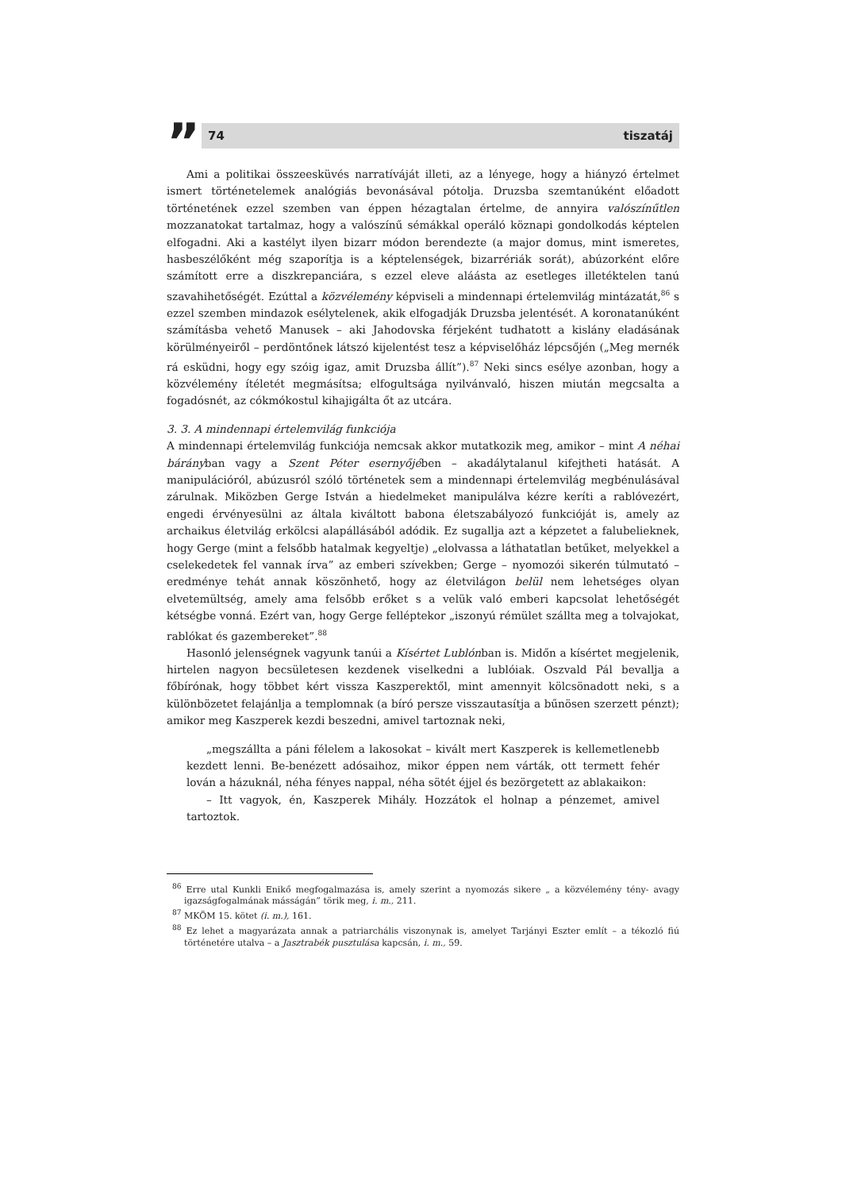”
74 tiszatáj
Ami a politikai összeesküvés narratíváját illeti, az a lényege, hogy a hiányzó értelmet ismert történetelemek analógiás bevonásával pótolja. Druzsba szemtanúként előadott történetének ezzel szemben van éppen hézagtalan értelme, de annyira valószínűtlen mozzanatokat tartalmaz, hogy a valószínű sémákkal operáló köznapi gondolkodás képtelen elfogadni. Aki a kastélyt ilyen bizarr módon berendezte (a major domus, mint ismeretes, hasbeszélőként még szaporítja is a képtelenségek, bizarrériák sorát), abúzorként előre számított erre a diszkrepanciára, s ezzel eleve aláásta az esetleges illetéktelen tanú szavahihetőségét. Ezúttal a közvélemény képviseli a mindennapi értelemvilág mintázatát,<sup>86</sup> s ezzel szemben mindazok esélytelenek, akik elfogadják Druzsba jelentését. A koronatanúként számításba vehető Manusek – aki Jahodovska férjeként tudhatott a kislány eladásának körülményeiről – perdöntőnek látszó kijelentést tesz a képviselőház lépcsőjén („Meg mernék rá esküdni, hogy egy szóig igaz, amit Druzsba állít”).<sup>87</sup> Neki sincs esélye azonban, hogy a közvélemény ítéletét megmásítsa; elfogultsága nyilvánvaló, hiszen miután megcsalta a fogadósnét, az cókmókostul kihajigálta őt az utcára.
3. 3. A mindennapi értelemvilág funkciója
A mindennapi értelemvilág funkciója nemcsak akkor mutatkozik meg, amikor – mint A néhai bárányban vagy a Szent Péter esernyőjében – akadálytalanul kifejtheti hatását. A manipulációról, abúzusról szóló történetek sem a mindennapi értelemvilág megbénulásával zárulnak. Miközben Gerge István a hiedelmeket manipulálva kézre keríti a rablóvezért, engedi érvényesülni az általa kiváltott babona életszabályozó funkcióját is, amely az archaikus életvilág erkölcsi alapállásából adódik. Ez sugallja azt a képzetet a falubelieknek, hogy Gerge (mint a felsőbb hatalmak kegyeltje) „elolvassa a láthatatlan betűket, melyekkel a cselekedetek fel vannak írva” az emberi szívekben; Gerge – nyomozói sikerén túlmutató – eredménye tehát annak köszönhető, hogy az életvilágon belül nem lehetséges olyan elvetemültség, amely ama felsőbb erőket s a velük való emberi kapcsolat lehetőségét kétségbe vonná. Ezért van, hogy Gerge felléptekor „iszonyú rémület szállta meg a tolvajokat, rablókat és gazembereket”.<sup>88</sup>
Hasonló jelenségnek vagyunk tanúi a Kísértet Lublónban is. Midőn a kísértet megjelenik, hirtelen nagyon becsületesen kezdenek viselkedni a lublóiak. Oszvald Pál bevallja a főbírónak, hogy többet kért vissza Kaszperektől, mint amennyit kölcsönadott neki, s a különbözetet felajánlja a templomnak (a bíró persze visszautasítja a bűnösen szerzett pénzt); amikor meg Kaszperek kezdi beszedni, amivel tartoznak neki,
„megszállta a páni félelem a lakosokat – kivált mert Kaszperek is kellemetlenebb kezdett lenni. Be-benézett adósaihoz, mikor éppen nem várták, ott termett fehér lován a házuknál, néha fényes nappal, néha sötét éjjel és bezörgetett az ablakaikon:
– Itt vagyok, én, Kaszperek Mihály. Hozzátok el holnap a pénzemet, amivel tartoztok.
<sup>86</sup> Erre utal Kunkli Enikő megfogalmazása is, amely szerint a nyomozás sikere „ a közvélemény tény- avagy igazságfogalmának másságán” törik meg, i. m., 211.
<sup>87</sup> MKÖM 15. kötet (i. m.), 161.
<sup>88</sup> Ez lehet a magyarázata annak a patriarchális viszonynak is, amelyet Tarjányi Eszter említ – a tékozló fiú történetére utalva – a Jasztrabék pusztulása kapcsán, i. m., 59.